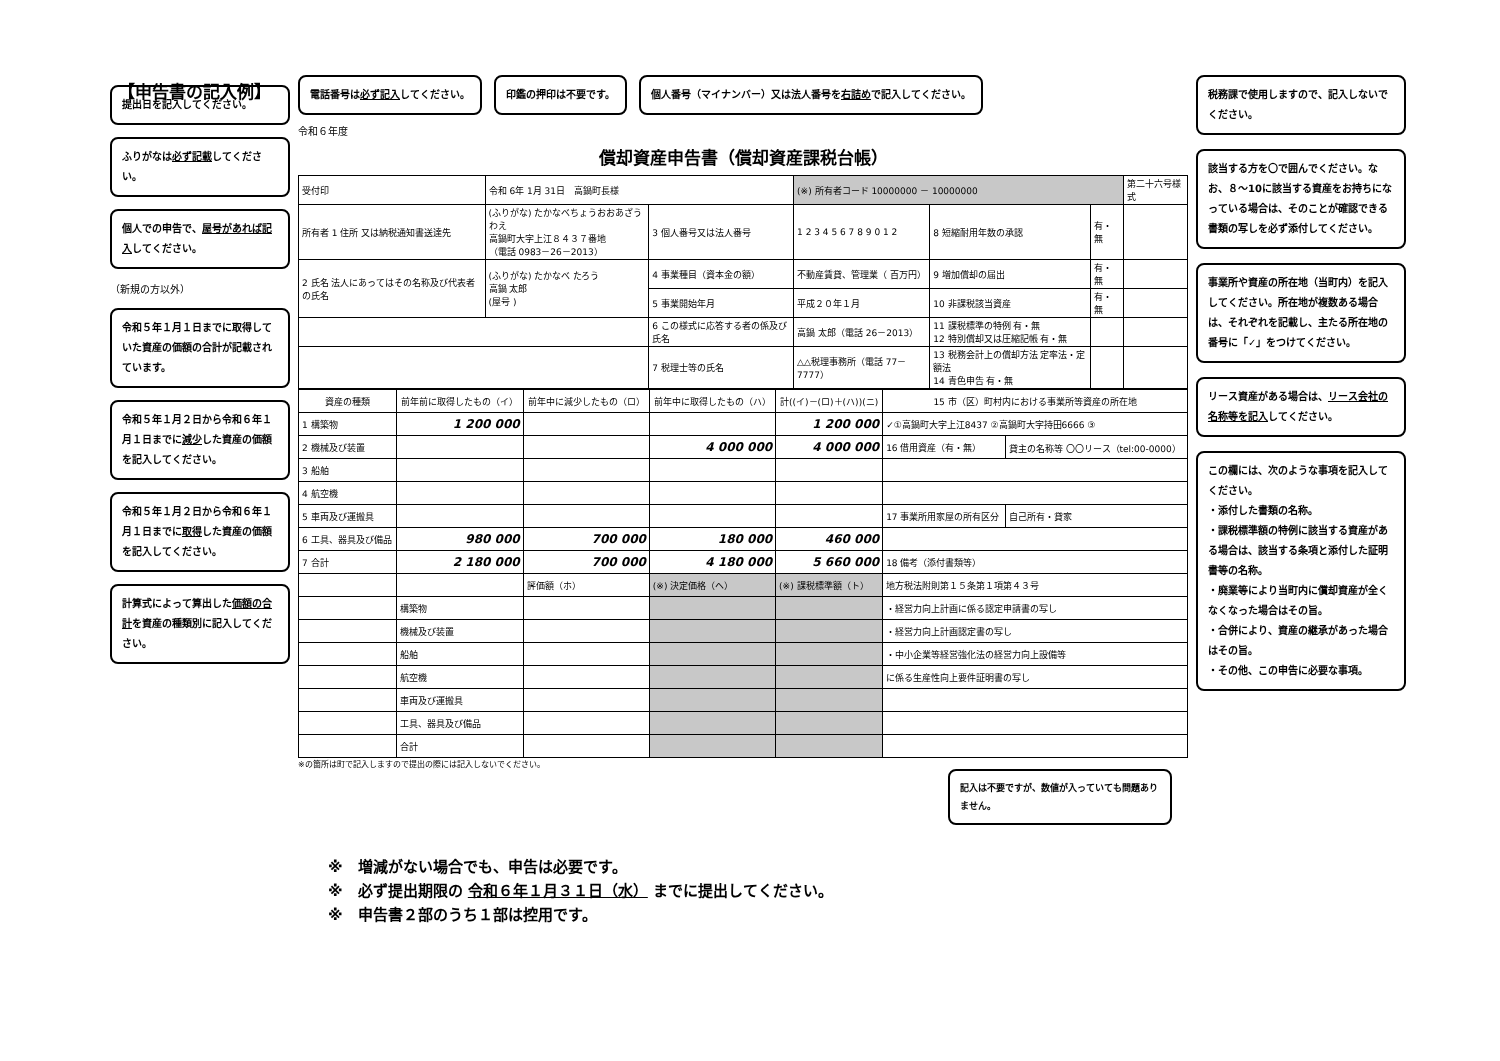【申告書の記入例】
提出日を記入してください。
ふりがなは必ず記載してください。
個人での申告で、屋号があれば記入してください。
（新規の方以外）
令和５年１月１日までに取得していた資産の価額の合計が記載されています。
令和５年１月２日から令和６年１月１日までに減少した資産の価額を記入してください。
令和５年１月２日から令和６年１月１日までに取得した資産の価額を記入してください。
計算式によって算出した価額の合計を資産の種類別に記入してください。
電話番号は必ず記入してください。 印鑑の押印は不要です。 個人番号（マイナンバー）又は法人番号を右詰めで記入してください。
令和６年度
償却資産申告書（償却資産課税台帳）
| 受付印 | 令和 6年 1月 31日 高鍋町長様 | | (※) 所有者コード 10000000 － 10000000 | | | 第二十六号様式 |
| 所有者 1 住所 又は納税通知書送達先 | (ふりがな) たかなべちょうおおあざうわえ 高鍋町大字上江８４３７番地 （電話 0983－26－2013） | 3 個人番号又は法人番号 | 1 2 3 4 5 6 7 8 9 0 1 2 | 8 短縮耐用年数の承認 | 有・無 | |
| 2 氏名 法人にあってはその名称及び代表者の氏名 | (ふりがな) たかなべ たろう 高鍋 太郎 (屋号 ) | 4 事業種目（資本金の額） | 不動産賃貸、管理業（ 百万円） | 9 増加償却の届出 | 有・無 | |
| | | 5 事業開始年月 | 平成２０年１月 | 10 非課税該当資産 | 有・無 | |
| | | 6 この様式に応答する者の係及び氏名 | 高鍋 太郎（電話 26－2013） | 11 課税標準の特例 有・無 12 特別償却又は圧縮記帳 有・無 | | |
| | | 7 税理士等の氏名 | △△税理事務所（電話 77－7777） | 13 税務会計上の償却方法 定率法・定額法 14 青色申告 有・無 | | |
| 資産の種類 | 前年前に取得したもの（イ） | 前年中に減少したもの（ロ） | 前年中に取得したもの（ハ） | 計((イ)－(ロ)＋(ハ))(ニ) | 15 市（区）町村内における事業所等資産の所在地 | |
| --- | --- | --- | --- | --- | --- | --- |
| 1 構築物 | 1 200 000 | | | 1 200 000 | ✓①高鍋町大字上江8437 ②高鍋町大字持田6666 ③ | |
| 2 機械及び装置 | | | 4 000 000 | 4 000 000 | 16 借用資産（有・無） | 貸主の名称等 〇〇リース（tel:00-0000） |
| 3 船舶 | | | | | | |
| 4 航空機 | | | | | | |
| 5 車両及び運搬具 | | | | | 17 事業所用家屋の所有区分 | 自己所有・貸家 |
| 6 工具、器具及び備品 | 980 000 | 700 000 | 180 000 | 460 000 | | |
| 7 合計 | 2 180 000 | 700 000 | 4 180 000 | 5 660 000 | 18 備考（添付書類等） | |
| | | 評価額（ホ） | (※) 決定価格（ヘ） | (※) 課税標準額（ト） | 地方税法附則第１５条第１項第４３号 | |
| | 構築物 | | | | ・経営力向上計画に係る認定申請書の写し | |
| | 機械及び装置 | | | | ・経営力向上計画認定書の写し | |
| | 船舶 | | | | ・中小企業等経営強化法の経営力向上設備等 | |
| | 航空機 | | | | に係る生産性向上要件証明書の写し | |
| | 車両及び運搬具 | | | | | |
| | 工具、器具及び備品 | | | | | |
| | 合計 | | | | | |
※の箇所は町で記入しますので提出の際には記入しないでください。
記入は不要ですが、数値が入っていても問題ありません。
※　増減がない場合でも、申告は必要です。
※　必ず提出期限の 令和６年１月３１日（水） までに提出してください。
※　申告書２部のうち１部は控用です。
税務課で使用しますので、記入しないでください。
該当する方を〇で囲んでください。なお、８～10に該当する資産をお持ちになっている場合は、そのことが確認できる書類の写しを必ず添付してください。
事業所や資産の所在地（当町内）を記入してください。所在地が複数ある場合は、それぞれを記載し、主たる所在地の番号に「✓」をつけてください。
リース資産がある場合は、リース会社の名称等を記入してください。
この欄には、次のような事項を記入してください。
・添付した書類の名称。
・課税標準額の特例に該当する資産がある場合は、該当する条項と添付した証明書等の名称。
・廃業等により当町内に償却資産が全くなくなった場合はその旨。
・合併により、資産の継承があった場合はその旨。
・その他、この申告に必要な事項。